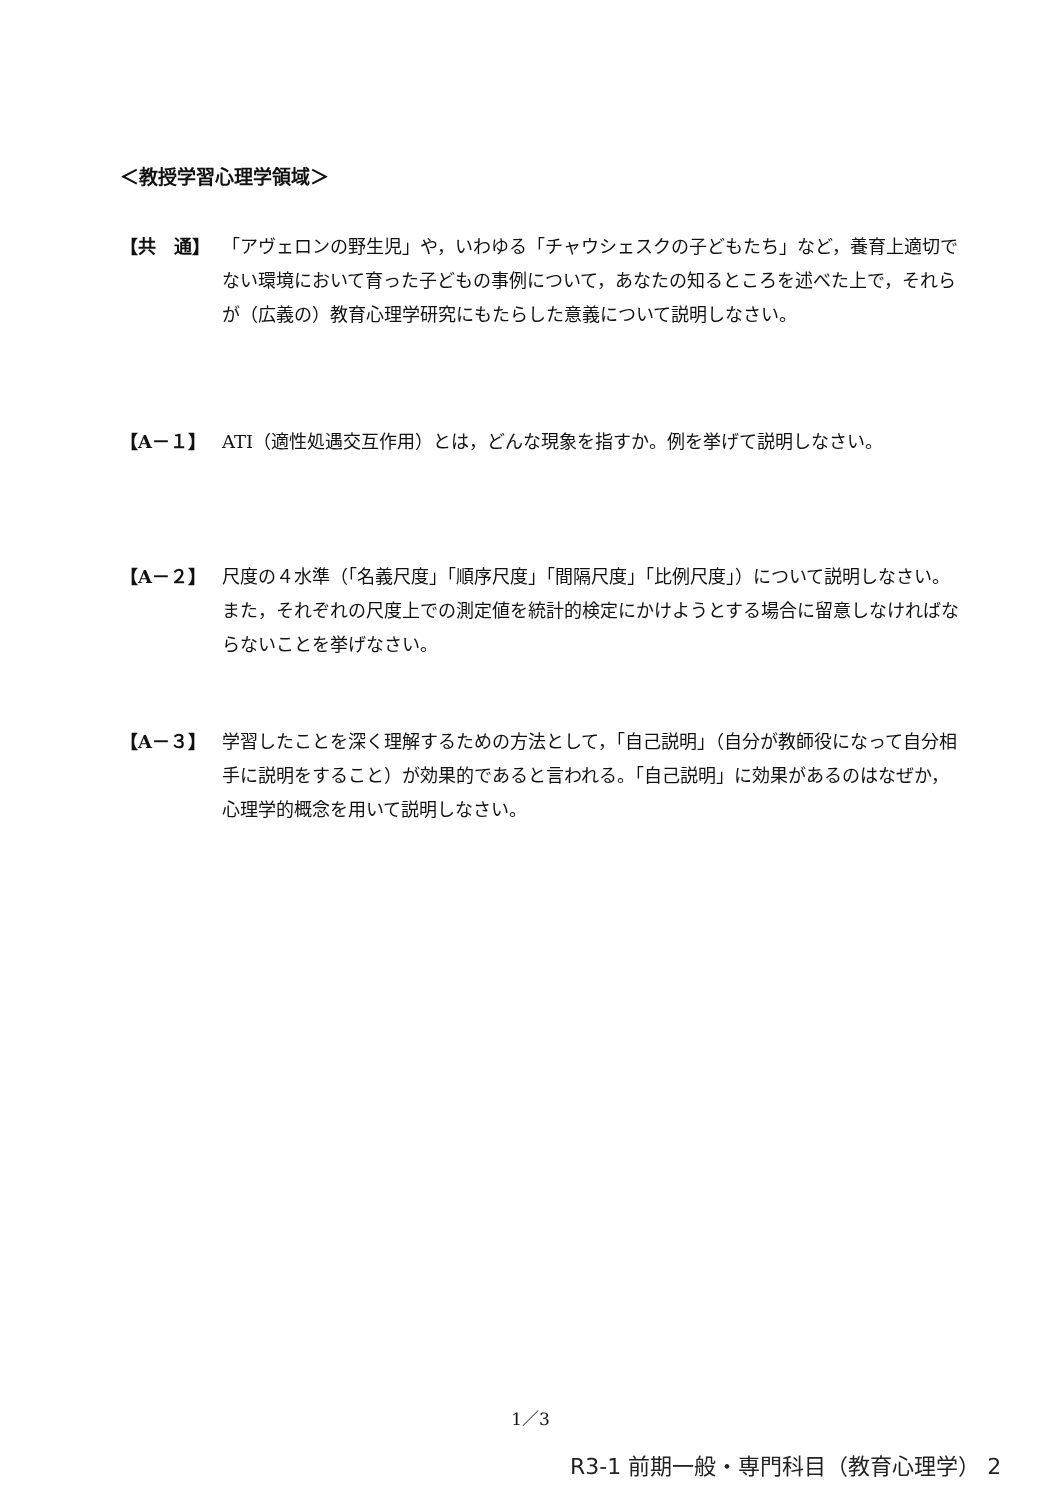＜教授学習心理学領域＞
【共　通】 「アヴェロンの野生児」や，いわゆる「チャウシェスクの子どもたち」など，養育上適切でない環境において育った子どもの事例について，あなたの知るところを述べた上で，それらが（広義の）教育心理学研究にもたらした意義について説明しなさい。
【A－１】 ATI（適性処遇交互作用）とは，どんな現象を指すか。例を挙げて説明しなさい。
【A－２】 尺度の４水準（「名義尺度」「順序尺度」「間隔尺度」「比例尺度」）について説明しなさい。また，それぞれの尺度上での測定値を統計的検定にかけようとする場合に留意しなければならないことを挙げなさい。
【A－３】 学習したことを深く理解するための方法として，「自己説明」（自分が教師役になって自分相手に説明をすること）が効果的であると言われる。「自己説明」に効果があるのはなぜか，心理学的概念を用いて説明しなさい。
1／3
R3-1 前期一般・専門科目（教育心理学） 2